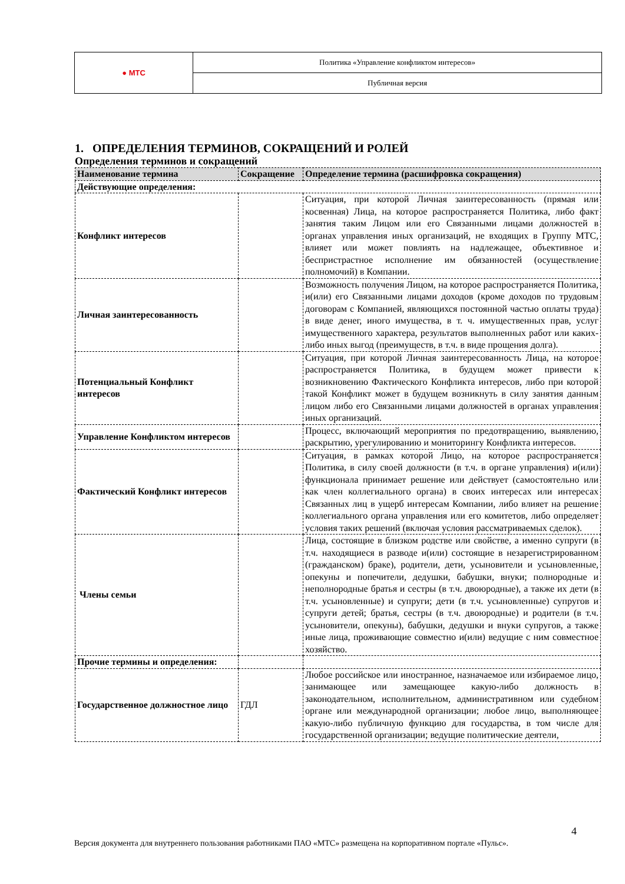| ● МТС | Политика «Управление конфликтом интересов» |
| | Публичная версия |
1. ОПРЕДЕЛЕНИЯ ТЕРМИНОВ, СОКРАЩЕНИЙ И РОЛЕЙ
Определения терминов и сокращений
| Наименование термина | Сокращение | Определение термина (расшифровка сокращения) |
| --- | --- | --- |
| Действующие определения: | | |
| Конфликт интересов | | Ситуация, при которой Личная заинтересованность (прямая или косвенная) Лица, на которое распространяется Политика, либо факт занятия таким Лицом или его Связанными лицами должностей в органах управления иных организаций, не входящих в Группу МТС, влияет или может повлиять на надлежащее, объективное и беспристрастное исполнение им обязанностей (осуществление полномочий) в Компании. |
| Личная заинтересованность | | Возможность получения Лицом, на которое распространяется Политика, и(или) его Связанными лицами доходов (кроме доходов по трудовым договорам с Компанией, являющихся постоянной частью оплаты труда) в виде денег, иного имущества, в т. ч. имущественных прав, услуг имущественного характера, результатов выполненных работ или каких-либо иных выгод (преимуществ, в т.ч. в виде прощения долга). |
| Потенциальный Конфликт интересов | | Ситуация, при которой Личная заинтересованность Лица, на которое распространяется Политика, в будущем может привести к возникновению Фактического Конфликта интересов, либо при которой такой Конфликт может в будущем возникнуть в силу занятия данным лицом либо его Связанными лицами должностей в органах управления иных организаций. |
| Управление Конфликтом интересов | | Процесс, включающий мероприятия по предотвращению, выявлению, раскрытию, урегулированию и мониторингу Конфликта интересов. |
| Фактический Конфликт интересов | | Ситуация, в рамках которой Лицо, на которое распространяется Политика, в силу своей должности (в т.ч. в органе управления) и(или) функционала принимает решение или действует (самостоятельно или как член коллегиального органа) в своих интересах или интересах Связанных лиц в ущерб интересам Компании, либо влияет на решение коллегиального органа управления или его комитетов, либо определяет условия таких решений (включая условия рассматриваемых сделок). |
| Члены семьи | | Лица, состоящие в близком родстве или свойстве, а именно супруги (в т.ч. находящиеся в разводе и(или) состоящие в незарегистрированном (гражданском) браке), родители, дети, усыновители и усыновленные, опекуны и попечители, дедушки, бабушки, внуки; полнородные и неполнородные братья и сестры (в т.ч. двоюродные), а также их дети (в т.ч. усыновленные) и супруги; дети (в т.ч. усыновленные) супругов и супруги детей; братья, сестры (в т.ч. двоюродные) и родители (в т.ч. усыновители, опекуны), бабушки, дедушки и внуки супругов, а также иные лица, проживающие совместно и(или) ведущие с ним совместное хозяйство. |
| Прочие термины и определения: | | |
| Государственное должностное лицо | ГДЛ | Любое российское или иностранное, назначаемое или избираемое лицо, занимающее или замещающее какую-либо должность в законодательном, исполнительном, административном или судебном органе или международной организации; любое лицо, выполняющее какую-либо публичную функцию для государства, в том числе для государственной организации; ведущие политические деятели, |
4
Версия документа для внутреннего пользования работниками ПАО «МТС» размещена на корпоративном портале «Пульс».